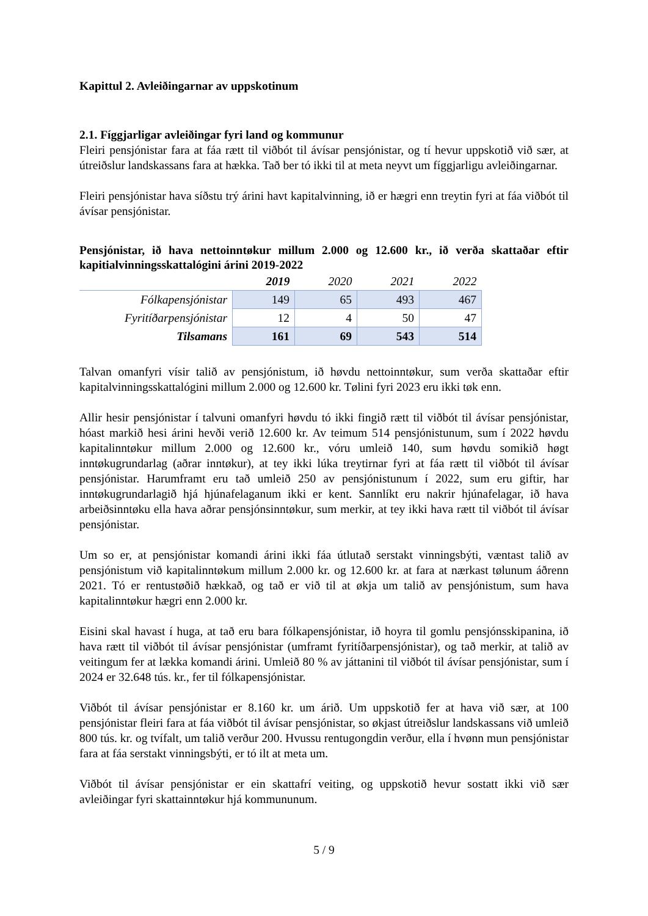Kapittul 2. Avleiðingarnar av uppskotinum
2.1. Fíggjarligar avleiðingar fyri land og kommunur
Fleiri pensjónistar fara at fáa rætt til viðbót til ávísar pensjónistar, og tí hevur uppskotið við sær, at útreiðslur landskassans fara at hækka. Tað ber tó ikki til at meta neyvt um fíggjarligu avleiðingarnar.
Fleiri pensjónistar hava síðstu trý árini havt kapitalvinning, ið er hægri enn treytin fyri at fáa viðbót til ávísar pensjónistar.
Pensjónistar, ið hava nettoinntøkur millum 2.000 og 12.600 kr., ið verða skattaðar eftir kapitialvinningsskattalógini árini 2019-2022
| | 2019 | 2020 | 2021 | 2022 |
| --- | --- | --- | --- | --- |
| Fólkapensjónistar | 149 | 65 | 493 | 467 |
| Fyritíðarpensjónistar | 12 | 4 | 50 | 47 |
| Tilsamans | 161 | 69 | 543 | 514 |
Talvan omanfyri vísir talið av pensjónistum, ið høvdu nettoinntøkur, sum verða skattaðar eftir kapitalvinningsskattalógini millum 2.000 og 12.600 kr. Tølini fyri 2023 eru ikki tøk enn.
Allir hesir pensjónistar í talvuni omanfyri høvdu tó ikki fingið rætt til viðbót til ávísar pensjónistar, hóast markið hesi árini hevði verið 12.600 kr. Av teimum 514 pensjónistunum, sum í 2022 høvdu kapitalinntøkur millum 2.000 og 12.600 kr., vóru umleið 140, sum høvdu somikið høgt inntøkugrundarlag (aðrar inntøkur), at tey ikki lúka treytirnar fyri at fáa rætt til viðbót til ávísar pensjónistar. Harumframt eru tað umleið 250 av pensjónistunum í 2022, sum eru giftir, har inntøkugrundarlagið hjá hjúnafelaganum ikki er kent. Sannlíkt eru nakrir hjúnafelagar, ið hava arbeiðsinntøku ella hava aðrar pensjónsinntøkur, sum merkir, at tey ikki hava rætt til viðbót til ávísar pensjónistar.
Um so er, at pensjónistar komandi árini ikki fáa útlutað serstakt vinningsbýti, væntast talið av pensjónistum við kapitalinntøkum millum 2.000 kr. og 12.600 kr. at fara at nærkast tølunum áðrenn 2021. Tó er rentustøðið hækkað, og tað er við til at økja um talið av pensjónistum, sum hava kapitalinntøkur hægri enn 2.000 kr.
Eisini skal havast í huga, at tað eru bara fólkapensjónistar, ið hoyra til gomlu pensjónsskipanina, ið hava rætt til viðbót til ávísar pensjónistar (umframt fyritíðarpensjónistar), og tað merkir, at talið av veitingum fer at lækka komandi árini. Umleið 80 % av játtanini til viðbót til ávísar pensjónistar, sum í 2024 er 32.648 tús. kr., fer til fólkapensjónistar.
Viðbót til ávísar pensjónistar er 8.160 kr. um árið. Um uppskotið fer at hava við sær, at 100 pensjónistar fleiri fara at fáa viðbót til ávísar pensjónistar, so økjast útreiðslur landskassans við umleið 800 tús. kr. og tvífalt, um talið verður 200. Hvussu rentugongdin verður, ella í hvønn mun pensjónistar fara at fáa serstakt vinningsbýti, er tó ilt at meta um.
Viðbót til ávísar pensjónistar er ein skattafrí veiting, og uppskotið hevur sostatt ikki við sær avleiðingar fyri skattainntøkur hjá kommununum.
5 / 9